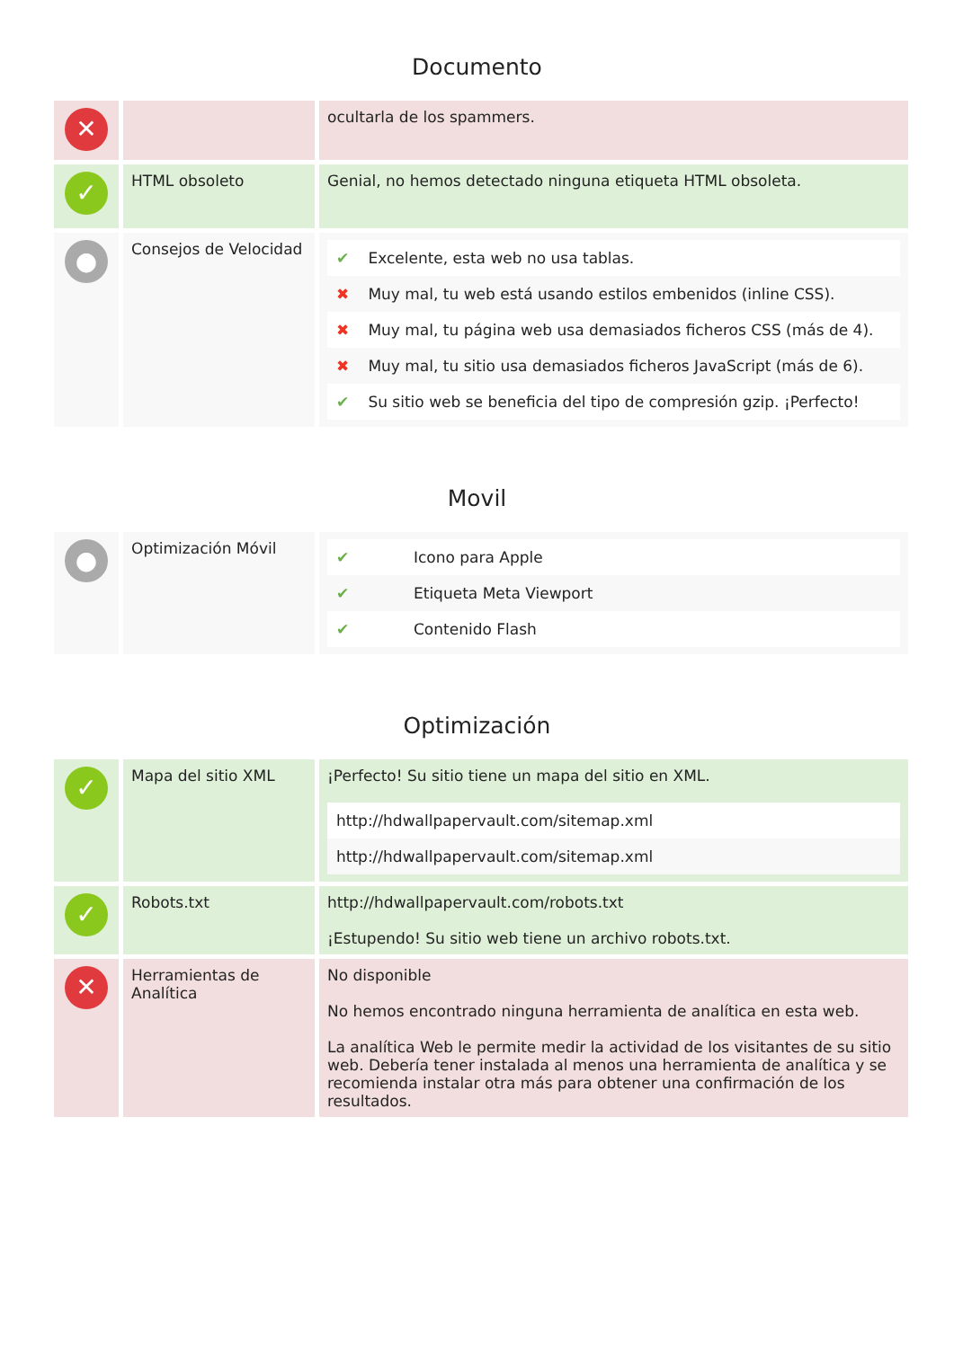Documento
| ✕ | | ocultarla de los spammers. |
| ✓ | HTML obsoleto | Genial, no hemos detectado ninguna etiqueta HTML obsoleta. |
| ● | Consejos de Velocidad | / ✔ / Excelente, esta web no usa tablas. / / ✖ / Muy mal, tu web está usando estilos embenidos (inline CSS). / / ✖ / Muy mal, tu página web usa demasiados ficheros CSS (más de 4). / / ✖ / Muy mal, tu sitio usa demasiados ficheros JavaScript (más de 6). / / ✔ / Su sitio web se beneficia del tipo de compresión gzip. ¡Perfecto! / |
Movil
| ● | Optimización Móvil | / ✔ / Icono para Apple / / ✔ / Etiqueta Meta Viewport / / ✔ / Contenido Flash / |
Optimización
| ✓ | Mapa del sitio XML | ¡Perfecto! Su sitio tiene un mapa del sitio en XML. / http://hdwallpapervault.com/sitemap.xml / / http://hdwallpapervault.com/sitemap.xml / |
| ✓ | Robots.txt | http://hdwallpapervault.com/robots.txt ¡Estupendo! Su sitio web tiene un archivo robots.txt. |
| ✕ | Herramientas de Analítica | No disponible No hemos encontrado ninguna herramienta de analítica en esta web. La analítica Web le permite medir la actividad de los visitantes de su sitio web. Debería tener instalada al menos una herramienta de analítica y se recomienda instalar otra más para obtener una confirmación de los resultados. |